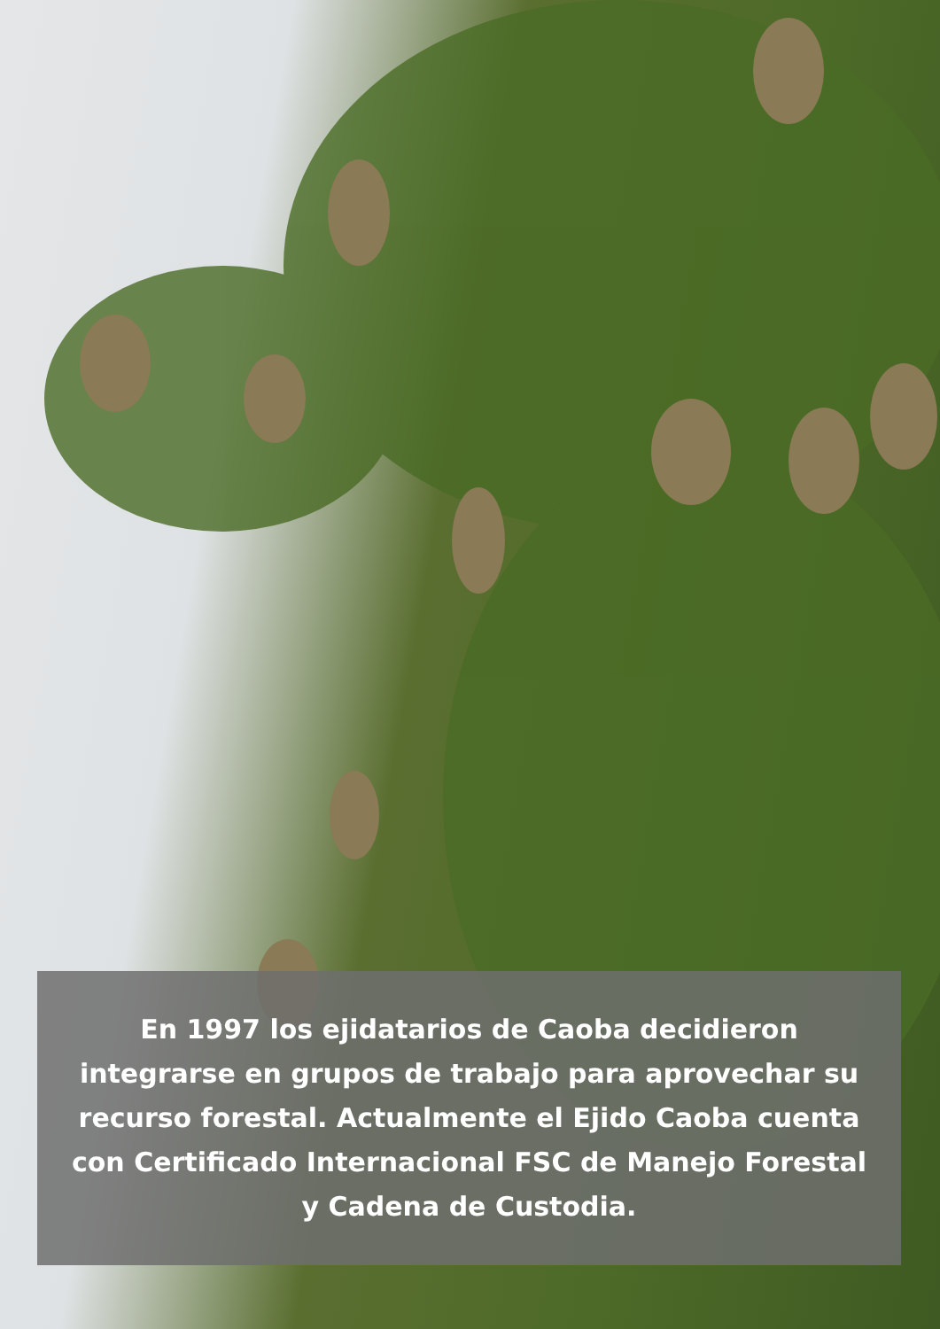En 1997 los ejidatarios de Caoba decidieron integrarse en grupos de trabajo para aprovechar su recurso forestal. Actualmente el Ejido Caoba cuenta con Certificado Internacional FSC de Manejo Forestal y Cadena de Custodia.